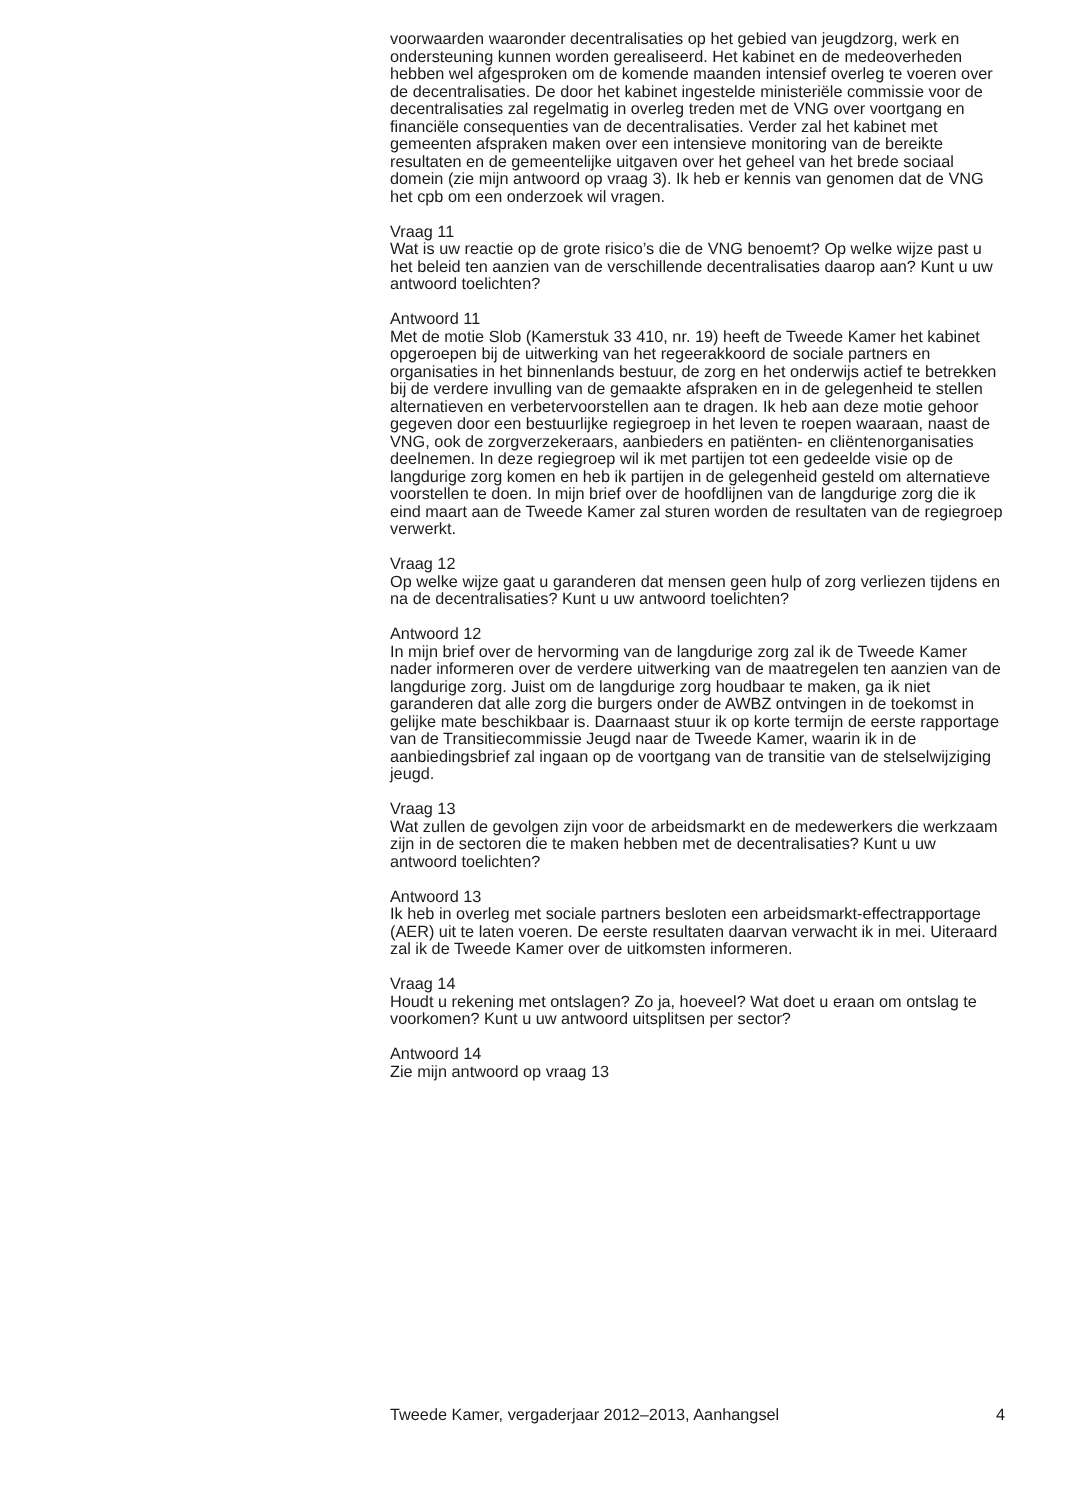voorwaarden waaronder decentralisaties op het gebied van jeugdzorg, werk en ondersteuning kunnen worden gerealiseerd. Het kabinet en de medeoverheden hebben wel afgesproken om de komende maanden intensief overleg te voeren over de decentralisaties. De door het kabinet ingestelde ministeriële commissie voor de decentralisaties zal regelmatig in overleg treden met de VNG over voortgang en financiële consequenties van de decentralisaties. Verder zal het kabinet met gemeenten afspraken maken over een intensieve monitoring van de bereikte resultaten en de gemeentelijke uitgaven over het geheel van het brede sociaal domein (zie mijn antwoord op vraag 3). Ik heb er kennis van genomen dat de VNG het cpb om een onderzoek wil vragen.
Vraag 11
Wat is uw reactie op de grote risico’s die de VNG benoemt? Op welke wijze past u het beleid ten aanzien van de verschillende decentralisaties daarop aan? Kunt u uw antwoord toelichten?
Antwoord 11
Met de motie Slob (Kamerstuk 33 410, nr. 19) heeft de Tweede Kamer het kabinet opgeroepen bij de uitwerking van het regeerakkoord de sociale partners en organisaties in het binnenlands bestuur, de zorg en het onderwijs actief te betrekken bij de verdere invulling van de gemaakte afspraken en in de gelegenheid te stellen alternatieven en verbetervoorstellen aan te dragen. Ik heb aan deze motie gehoor gegeven door een bestuurlijke regiegroep in het leven te roepen waaraan, naast de VNG, ook de zorgverzekeraars, aanbieders en patiënten- en cliëntenorganisaties deelnemen. In deze regiegroep wil ik met partijen tot een gedeelde visie op de langdurige zorg komen en heb ik partijen in de gelegenheid gesteld om alternatieve voorstellen te doen. In mijn brief over de hoofdlijnen van de langdurige zorg die ik eind maart aan de Tweede Kamer zal sturen worden de resultaten van de regiegroep verwerkt.
Vraag 12
Op welke wijze gaat u garanderen dat mensen geen hulp of zorg verliezen tijdens en na de decentralisaties? Kunt u uw antwoord toelichten?
Antwoord 12
In mijn brief over de hervorming van de langdurige zorg zal ik de Tweede Kamer nader informeren over de verdere uitwerking van de maatregelen ten aanzien van de langdurige zorg. Juist om de langdurige zorg houdbaar te maken, ga ik niet garanderen dat alle zorg die burgers onder de AWBZ ontvingen in de toekomst in gelijke mate beschikbaar is. Daarnaast stuur ik op korte termijn de eerste rapportage van de Transitiecommissie Jeugd naar de Tweede Kamer, waarin ik in de aanbiedingsbrief zal ingaan op de voortgang van de transitie van de stelselwijziging jeugd.
Vraag 13
Wat zullen de gevolgen zijn voor de arbeidsmarkt en de medewerkers die werkzaam zijn in de sectoren die te maken hebben met de decentralisaties? Kunt u uw antwoord toelichten?
Antwoord 13
Ik heb in overleg met sociale partners besloten een arbeidsmarkt-effectrapportage (AER) uit te laten voeren. De eerste resultaten daarvan verwacht ik in mei. Uiteraard zal ik de Tweede Kamer over de uitkomsten informeren.
Vraag 14
Houdt u rekening met ontslagen? Zo ja, hoeveel? Wat doet u eraan om ontslag te voorkomen? Kunt u uw antwoord uitsplitsen per sector?
Antwoord 14
Zie mijn antwoord op vraag 13
Tweede Kamer, vergaderjaar 2012–2013, Aanhangsel 4